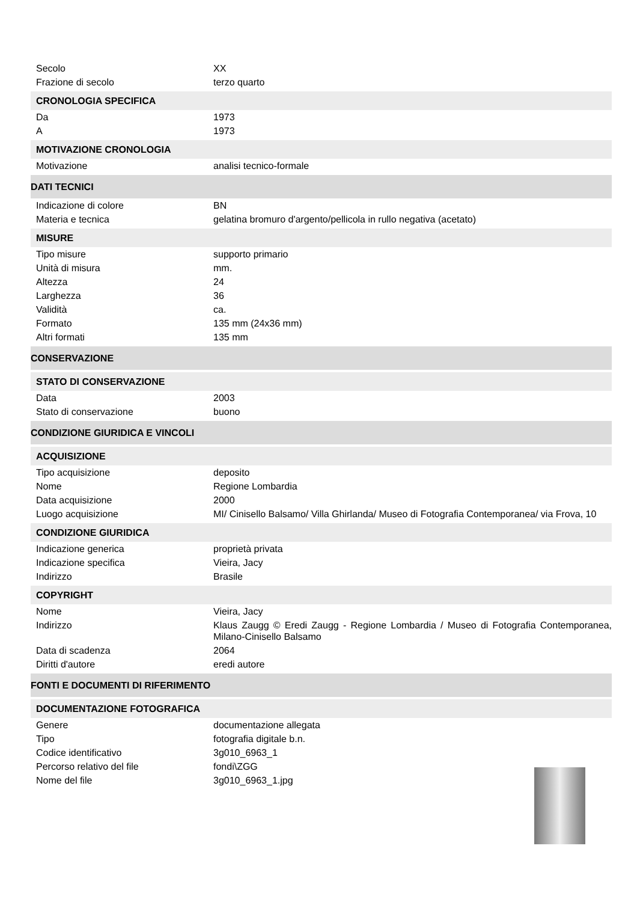| Secolo | XX |
| Frazione di secolo | terzo quarto |
| CRONOLOGIA SPECIFICA | |
| Da | 1973 |
| A | 1973 |
| MOTIVAZIONE CRONOLOGIA | |
| Motivazione | analisi tecnico-formale |
| DATI TECNICI | |
| Indicazione di colore | BN |
| Materia e tecnica | gelatina bromuro d'argento/pellicola in rullo negativa (acetato) |
| MISURE | |
| Tipo misure | supporto primario |
| Unità di misura | mm. |
| Altezza | 24 |
| Larghezza | 36 |
| Validità | ca. |
| Formato | 135 mm (24x36 mm) |
| Altri formati | 135 mm |
| CONSERVAZIONE | |
| STATO DI CONSERVAZIONE | |
| Data | 2003 |
| Stato di conservazione | buono |
| CONDIZIONE GIURIDICA E VINCOLI | |
| ACQUISIZIONE | |
| Tipo acquisizione | deposito |
| Nome | Regione Lombardia |
| Data acquisizione | 2000 |
| Luogo acquisizione | MI/ Cinisello Balsamo/ Villa Ghirlanda/ Museo di Fotografia Contemporanea/ via Frova, 10 |
| CONDIZIONE GIURIDICA | |
| Indicazione generica | proprietà privata |
| Indicazione specifica | Vieira, Jacy |
| Indirizzo | Brasile |
| COPYRIGHT | |
| Nome | Vieira, Jacy |
| Indirizzo | Klaus Zaugg © Eredi Zaugg - Regione Lombardia / Museo di Fotografia Contemporanea, Milano-Cinisello Balsamo |
| Data di scadenza | 2064 |
| Diritti d'autore | eredi autore |
| FONTI E DOCUMENTI DI RIFERIMENTO | |
| DOCUMENTAZIONE FOTOGRAFICA | |
| Genere | documentazione allegata |
| Tipo | fotografia digitale b.n. |
| Codice identificativo | 3g010_6963_1 |
| Percorso relativo del file | fondi\ZGG |
| Nome del file | 3g010_6963_1.jpg |